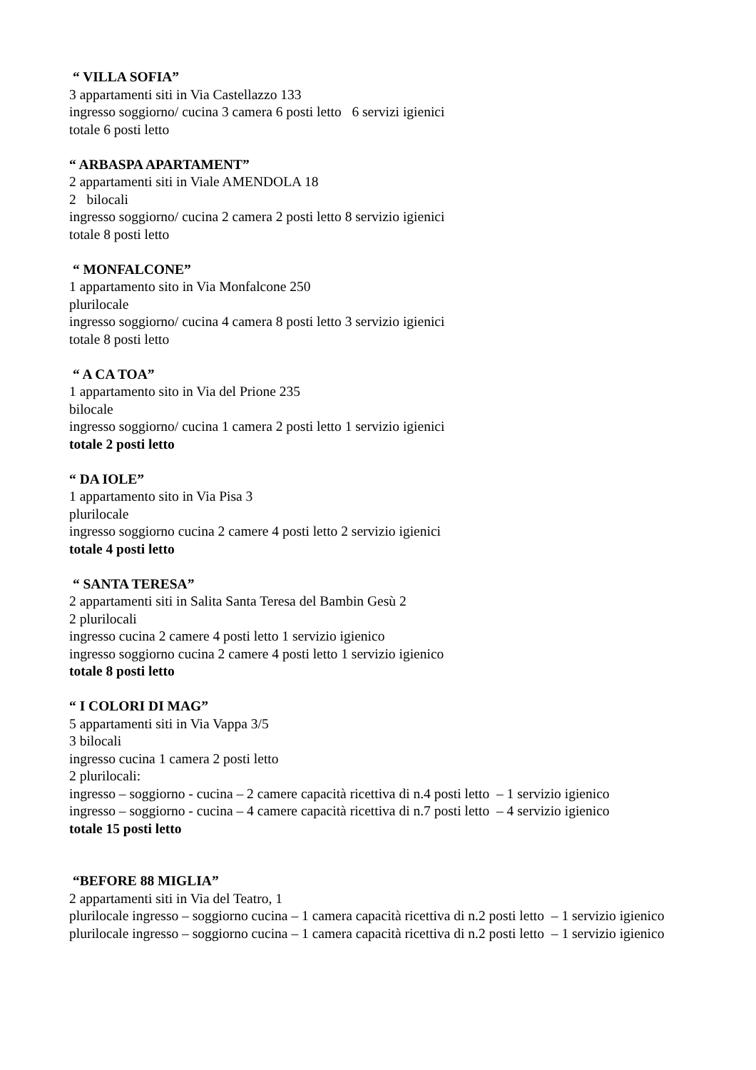“ VILLA SOFIA”
3 appartamenti siti in Via Castellazzo 133
ingresso soggiorno/ cucina 3 camera 6 posti letto 6 servizi igienici
totale 6 posti letto
“ ARBASPA APARTAMENT”
2 appartamenti siti in Viale AMENDOLA 18
2 bilocali
ingresso soggiorno/ cucina 2 camera 2 posti letto 8 servizio igienici
totale 8 posti letto
“ MONFALCONE”
1 appartamento sito in Via Monfalcone 250
plurilocale
ingresso soggiorno/ cucina 4 camera 8 posti letto 3 servizio igienici
totale 8 posti letto
“ A CA TOA”
1 appartamento sito in Via del Prione 235
bilocale
ingresso soggiorno/ cucina 1 camera 2 posti letto 1 servizio igienici
totale 2 posti letto
“ DA IOLE”
1 appartamento sito in Via Pisa 3
plurilocale
ingresso soggiorno cucina 2 camere 4 posti letto 2 servizio igienici
totale 4 posti letto
“ SANTA TERESA”
2 appartamenti siti in Salita Santa Teresa del Bambin Gesù 2
2 plurilocali
ingresso cucina 2 camere 4 posti letto 1 servizio igienico
ingresso soggiorno cucina 2 camere 4 posti letto 1 servizio igienico
totale 8 posti letto
“ I COLORI DI MAG”
5 appartamenti siti in Via Vappa 3/5
3 bilocali
ingresso cucina 1 camera 2 posti letto
2 plurilocali:
ingresso – soggiorno - cucina – 2 camere capacità ricettiva di n.4 posti letto – 1 servizio igienico
ingresso – soggiorno - cucina – 4 camere capacità ricettiva di n.7 posti letto – 4 servizio igienico
totale 15 posti letto
“BEFORE 88 MIGLIA”
2 appartamenti siti in Via del Teatro, 1
plurilocale ingresso – soggiorno cucina – 1 camera capacità ricettiva di n.2 posti letto – 1 servizio igienico
plurilocale ingresso – soggiorno cucina – 1 camera capacità ricettiva di n.2 posti letto – 1 servizio igienico